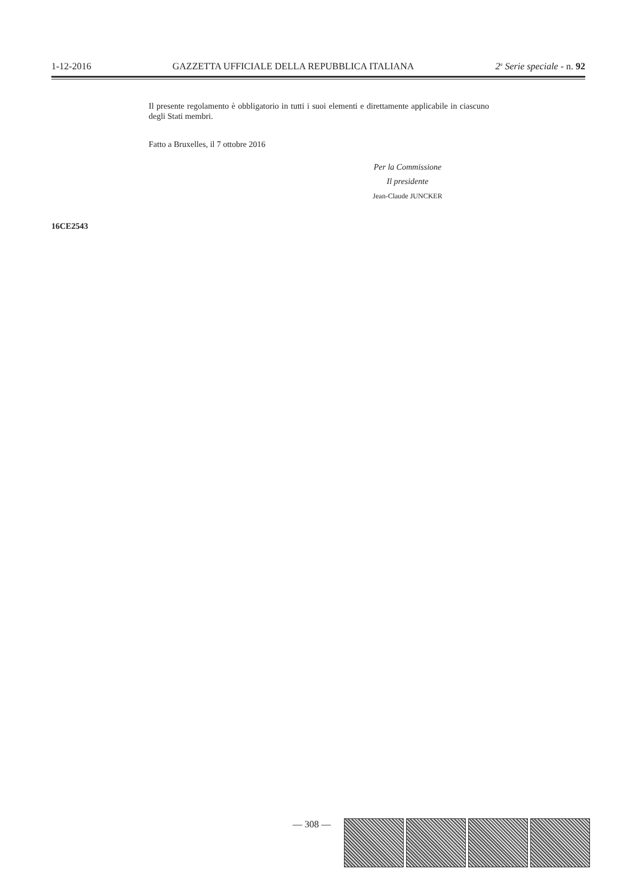1-12-2016 GAZZETTA UFFICIALE DELLA REPUBBLICA ITALIANA 2<sup>a</sup> Serie speciale - n. 92
Il presente regolamento è obbligatorio in tutti i suoi elementi e direttamente applicabile in ciascuno degli Stati membri.
Fatto a Bruxelles, il 7 ottobre 2016
Per la Commissione
Il presidente
Jean-Claude JUNCKER
16CE2543
— 308 —